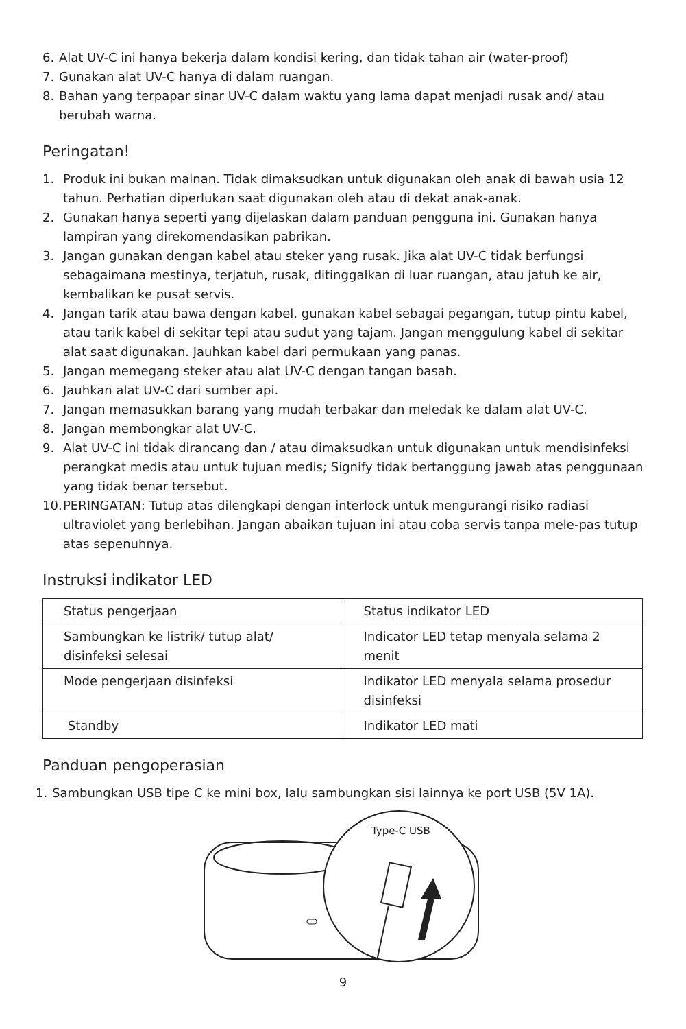6. Alat UV-C ini hanya bekerja dalam kondisi kering, dan tidak tahan air (water-proof)
7. Gunakan alat UV-C hanya di dalam ruangan.
8. Bahan yang terpapar sinar UV-C dalam waktu yang lama dapat menjadi rusak and/ atau berubah warna.
Peringatan!
1. Produk ini bukan mainan. Tidak dimaksudkan untuk digunakan oleh anak di bawah usia 12 tahun. Perhatian diperlukan saat digunakan oleh atau di dekat anak-anak.
2. Gunakan hanya seperti yang dijelaskan dalam panduan pengguna ini. Gunakan hanya lampiran yang direkomendasikan pabrikan.
3. Jangan gunakan dengan kabel atau steker yang rusak. Jika alat UV-C tidak berfungsi sebagaimana mestinya, terjatuh, rusak, ditinggalkan di luar ruangan, atau jatuh ke air, kembalikan ke pusat servis.
4. Jangan tarik atau bawa dengan kabel, gunakan kabel sebagai pegangan, tutup pintu kabel, atau tarik kabel di sekitar tepi atau sudut yang tajam. Jangan menggulung kabel di sekitar alat saat digunakan. Jauhkan kabel dari permukaan yang panas.
5. Jangan memegang steker atau alat UV-C dengan tangan basah.
6. Jauhkan alat UV-C dari sumber api.
7. Jangan memasukkan barang yang mudah terbakar dan meledak ke dalam alat UV-C.
8. Jangan membongkar alat UV-C.
9. Alat UV-C ini tidak dirancang dan / atau dimaksudkan untuk digunakan untuk mendisinfeksi perangkat medis atau untuk tujuan medis; Signify tidak bertanggung jawab atas penggunaan yang tidak benar tersebut.
10. PERINGATAN: Tutup atas dilengkapi dengan interlock untuk mengurangi risiko radiasi ultraviolet yang berlebihan. Jangan abaikan tujuan ini atau coba servis tanpa mele-pas tutup atas sepenuhnya.
Instruksi indikator LED
| Status pengerjaan | Status indikator LED |
| Sambungkan ke listrik/ tutup alat/ disinfeksi selesai | Indicator LED tetap menyala selama 2 menit |
| Mode pengerjaan disinfeksi | Indikator LED menyala selama prosedur disinfeksi |
| Standby | Indikator LED mati |
Panduan pengoperasian
1. Sambungkan USB tipe C ke mini box, lalu sambungkan sisi lainnya ke port USB (5V 1A).
Type-C USB
9